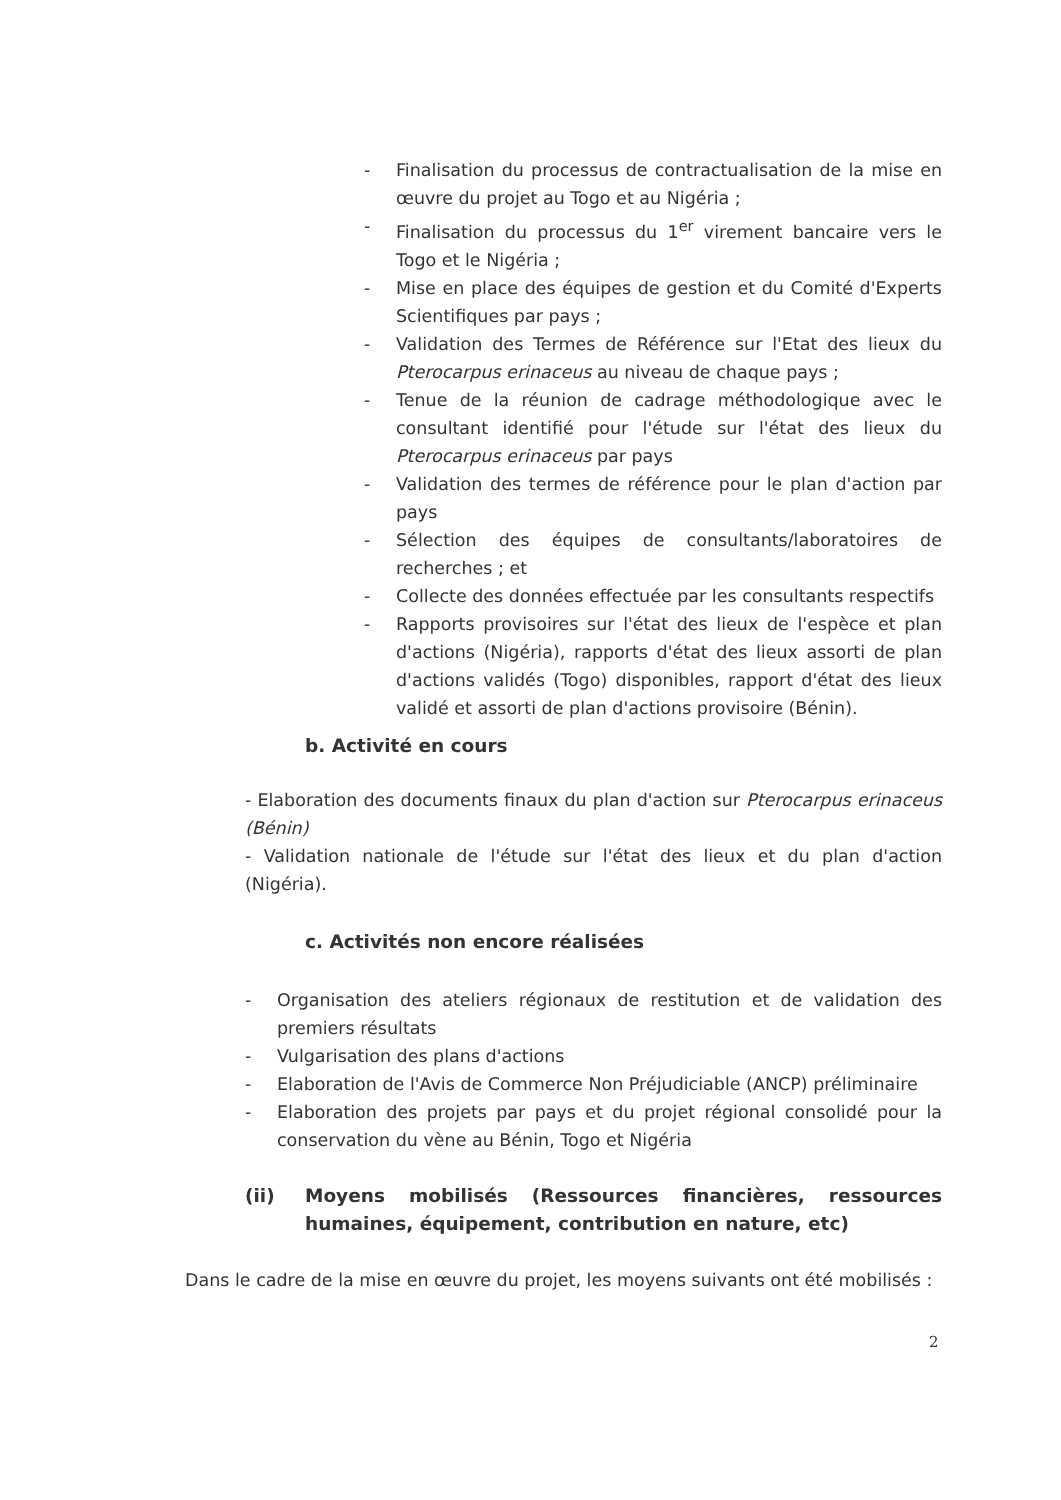- Finalisation du processus de contractualisation de la mise en œuvre du projet au Togo et au Nigéria ;
- Finalisation du processus du 1<sup>er</sup> virement bancaire vers le Togo et le Nigéria ;
- Mise en place des équipes de gestion et du Comité d'Experts Scientifiques par pays ;
- Validation des Termes de Référence sur l'Etat des lieux du Pterocarpus erinaceus au niveau de chaque pays ;
- Tenue de la réunion de cadrage méthodologique avec le consultant identifié pour l'étude sur l'état des lieux du Pterocarpus erinaceus par pays
- Validation des termes de référence pour le plan d'action par pays
- Sélection des équipes de consultants/laboratoires de recherches ; et
- Collecte des données effectuée par les consultants respectifs
- Rapports provisoires sur l'état des lieux de l'espèce et plan d'actions (Nigéria), rapports d'état des lieux assorti de plan d'actions validés (Togo) disponibles, rapport d'état des lieux validé et assorti de plan d'actions provisoire (Bénin).
b. Activité en cours
- Elaboration des documents finaux du plan d'action sur Pterocarpus erinaceus (Bénin)
- Validation nationale de l'étude sur l'état des lieux et du plan d'action (Nigéria).
c. Activités non encore réalisées
- Organisation des ateliers régionaux de restitution et de validation des premiers résultats
- Vulgarisation des plans d'actions
- Elaboration de l'Avis de Commerce Non Préjudiciable (ANCP) préliminaire
- Elaboration des projets par pays et du projet régional consolidé pour la conservation du vène au Bénin, Togo et Nigéria
(ii) Moyens mobilisés (Ressources financières, ressources humaines, équipement, contribution en nature, etc)
Dans le cadre de la mise en œuvre du projet, les moyens suivants ont été mobilisés :
2